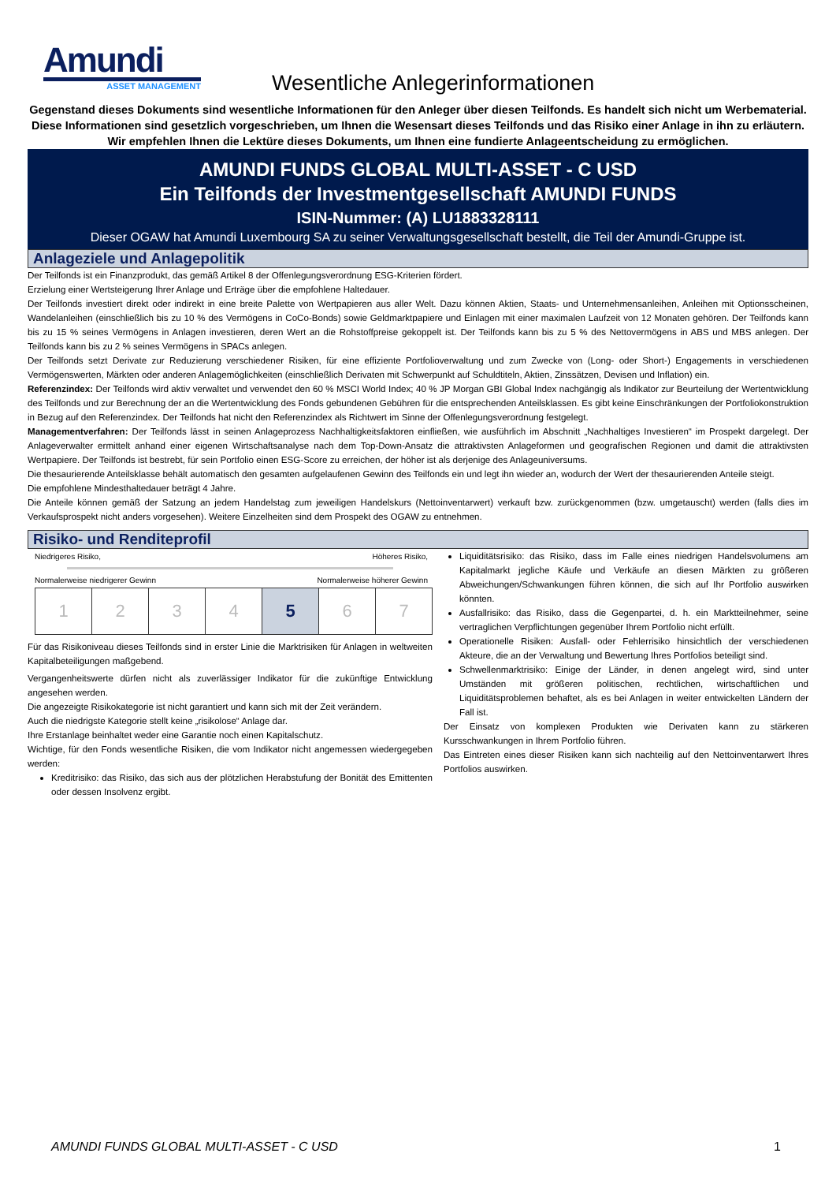Amundi
ASSET MANAGEMENT
Wesentliche Anlegerinformationen
Gegenstand dieses Dokuments sind wesentliche Informationen für den Anleger über diesen Teilfonds. Es handelt sich nicht um Werbematerial. Diese Informationen sind gesetzlich vorgeschrieben, um Ihnen die Wesensart dieses Teilfonds und das Risiko einer Anlage in ihn zu erläutern. Wir empfehlen Ihnen die Lektüre dieses Dokuments, um Ihnen eine fundierte Anlageentscheidung zu ermöglichen.
AMUNDI FUNDS GLOBAL MULTI-ASSET - C USD
Ein Teilfonds der Investmentgesellschaft AMUNDI FUNDS
ISIN-Nummer: (A) LU1883328111
Dieser OGAW hat Amundi Luxembourg SA zu seiner Verwaltungsgesellschaft bestellt, die Teil der Amundi-Gruppe ist.
Anlageziele und Anlagepolitik
Der Teilfonds ist ein Finanzprodukt, das gemäß Artikel 8 der Offenlegungsverordnung ESG-Kriterien fördert.
Erzielung einer Wertsteigerung Ihrer Anlage und Erträge über die empfohlene Haltedauer.
Der Teilfonds investiert direkt oder indirekt in eine breite Palette von Wertpapieren aus aller Welt. Dazu können Aktien, Staats- und Unternehmensanleihen, Anleihen mit Optionsscheinen, Wandelanleihen (einschließlich bis zu 10 % des Vermögens in CoCo-Bonds) sowie Geldmarktpapiere und Einlagen mit einer maximalen Laufzeit von 12 Monaten gehören. Der Teilfonds kann bis zu 15 % seines Vermögens in Anlagen investieren, deren Wert an die Rohstoffpreise gekoppelt ist. Der Teilfonds kann bis zu 5 % des Nettovermögens in ABS und MBS anlegen. Der Teilfonds kann bis zu 2 % seines Vermögens in SPACs anlegen.
Der Teilfonds setzt Derivate zur Reduzierung verschiedener Risiken, für eine effiziente Portfolioverwaltung und zum Zwecke von (Long- oder Short-) Engagements in verschiedenen Vermögenswerten, Märkten oder anderen Anlagemöglichkeiten (einschließlich Derivaten mit Schwerpunkt auf Schuldtiteln, Aktien, Zinssätzen, Devisen und Inflation) ein.
Referenzindex: Der Teilfonds wird aktiv verwaltet und verwendet den 60 % MSCI World Index; 40 % JP Morgan GBI Global Index nachgängig als Indikator zur Beurteilung der Wertentwicklung des Teilfonds und zur Berechnung der an die Wertentwicklung des Fonds gebundenen Gebühren für die entsprechenden Anteilsklassen. Es gibt keine Einschränkungen der Portfoliokonstruktion in Bezug auf den Referenzindex. Der Teilfonds hat nicht den Referenzindex als Richtwert im Sinne der Offenlegungsverordnung festgelegt.
Managementverfahren: Der Teilfonds lässt in seinen Anlageprozess Nachhaltigkeitsfaktoren einfließen, wie ausführlich im Abschnitt „Nachhaltiges Investieren“ im Prospekt dargelegt. Der Anlageverwalter ermittelt anhand einer eigenen Wirtschaftsanalyse nach dem Top-Down-Ansatz die attraktivsten Anlageformen und geografischen Regionen und damit die attraktivsten Wertpapiere. Der Teilfonds ist bestrebt, für sein Portfolio einen ESG-Score zu erreichen, der höher ist als derjenige des Anlageuniversums.
Die thesaurierende Anteilsklasse behält automatisch den gesamten aufgelaufenen Gewinn des Teilfonds ein und legt ihn wieder an, wodurch der Wert der thesaurierenden Anteile steigt.
Die empfohlene Mindesthaltedauer beträgt 4 Jahre.
Die Anteile können gemäß der Satzung an jedem Handelstag zum jeweiligen Handelskurs (Nettoinventarwert) verkauft bzw. zurückgenommen (bzw. umgetauscht) werden (falls dies im Verkaufsprospekt nicht anders vorgesehen). Weitere Einzelheiten sind dem Prospekt des OGAW zu entnehmen.
Risiko- und Renditeprofil
Niedrigeres Risiko, Höheres Risiko,
Normalerweise niedrigerer Gewinn Normalerweise höherer Gewinn
| 1 | 2 | 3 | 4 | 5 | 6 | 7 |
Für das Risikoniveau dieses Teilfonds sind in erster Linie die Marktrisiken für Anlagen in weltweiten Kapitalbeteiligungen maßgebend.
Vergangenheitswerte dürfen nicht als zuverlässiger Indikator für die zukünftige Entwicklung angesehen werden.
Die angezeigte Risikokategorie ist nicht garantiert und kann sich mit der Zeit verändern.
Auch die niedrigste Kategorie stellt keine „risikolose“ Anlage dar.
Ihre Erstanlage beinhaltet weder eine Garantie noch einen Kapitalschutz.
Wichtige, für den Fonds wesentliche Risiken, die vom Indikator nicht angemessen wiedergegeben werden:
Kreditrisiko: das Risiko, das sich aus der plötzlichen Herabstufung der Bonität des Emittenten oder dessen Insolvenz ergibt.
Liquiditätsrisiko: das Risiko, dass im Falle eines niedrigen Handelsvolumens am Kapitalmarkt jegliche Käufe und Verkäufe an diesen Märkten zu größeren Abweichungen/Schwankungen führen können, die sich auf Ihr Portfolio auswirken könnten.
Ausfallrisiko: das Risiko, dass die Gegenpartei, d. h. ein Marktteilnehmer, seine vertraglichen Verpflichtungen gegenüber Ihrem Portfolio nicht erfüllt.
Operationelle Risiken: Ausfall- oder Fehlerrisiko hinsichtlich der verschiedenen Akteure, die an der Verwaltung und Bewertung Ihres Portfolios beteiligt sind.
Schwellenmarktrisiko: Einige der Länder, in denen angelegt wird, sind unter Umständen mit größeren politischen, rechtlichen, wirtschaftlichen und Liquiditätsproblemen behaftet, als es bei Anlagen in weiter entwickelten Ländern der Fall ist.
Der Einsatz von komplexen Produkten wie Derivaten kann zu stärkeren Kursschwankungen in Ihrem Portfolio führen.
Das Eintreten eines dieser Risiken kann sich nachteilig auf den Nettoinventarwert Ihres Portfolios auswirken.
AMUNDI FUNDS GLOBAL MULTI-ASSET - C USD 1